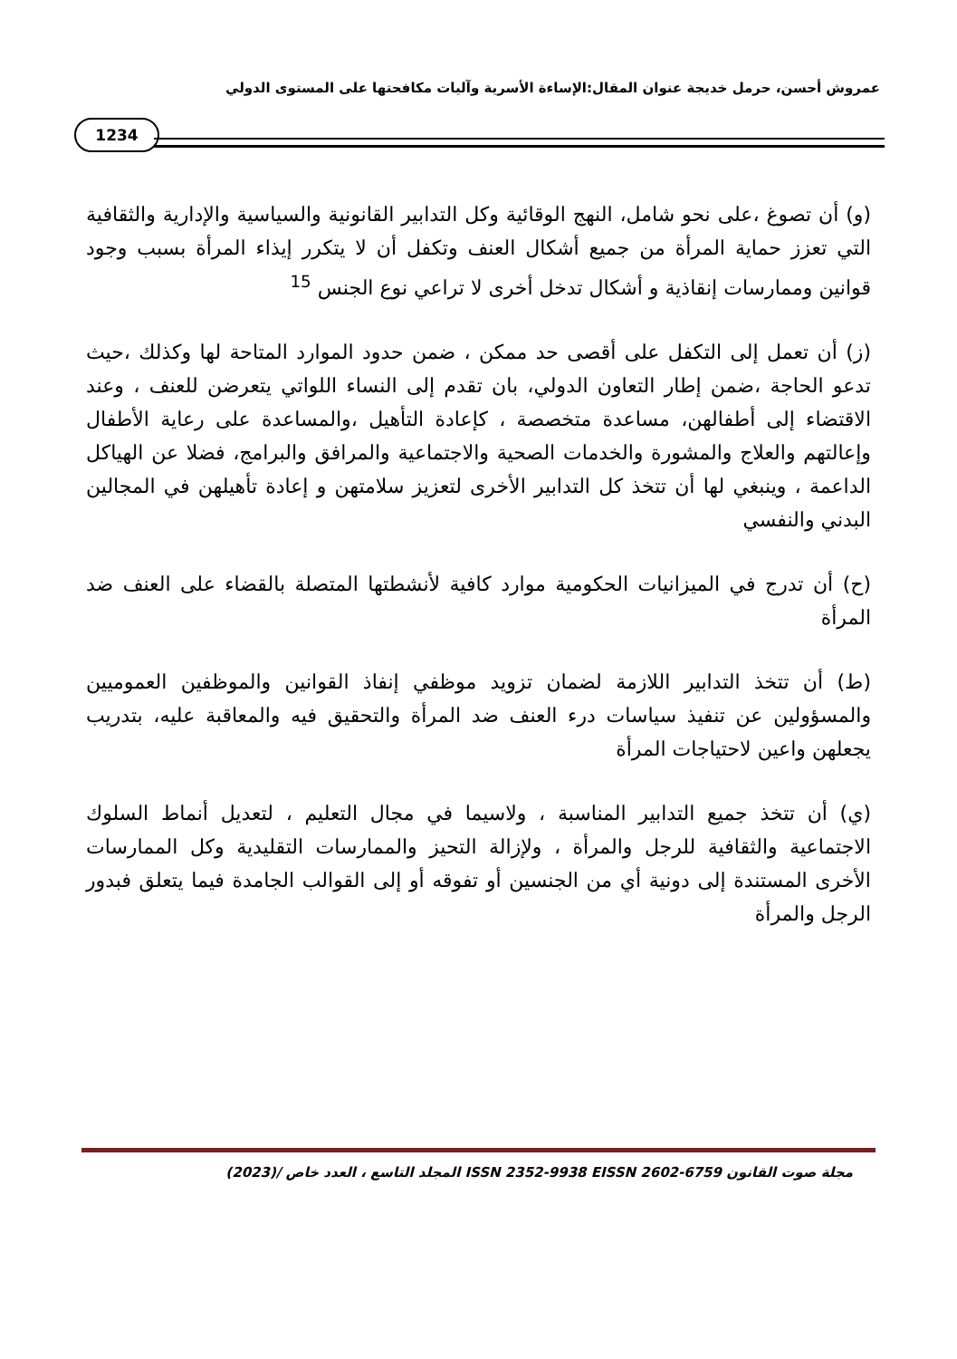عمروش أحسن، حرمل خديجة عنوان المقال:الإساءة الأسرية وآليات مكافحتها على المستوى الدولي
1234
(و) أن تصوغ ،على نحو شامل، النهج الوقائية وكل التدابير القانونية والسياسية والإدارية والثقافية التي تعزز حماية المرأة من جميع أشكال العنف وتكفل أن لا يتكرر إيذاء المرأة بسبب وجود قوانين وممارسات إنقاذية و أشكال تدخل أخرى لا تراعي نوع الجنس <sup>15</sup>
(ز) أن تعمل إلى التكفل على أقصى حد ممكن ، ضمن حدود الموارد المتاحة لها وكذلك ،حيث تدعو الحاجة ،ضمن إطار التعاون الدولي، بان تقدم إلى النساء اللواتي يتعرضن للعنف ، وعند الاقتضاء إلى أطفالهن، مساعدة متخصصة ، كإعادة التأهيل ،والمساعدة على رعاية الأطفال وإعالتهم والعلاج والمشورة والخدمات الصحية والاجتماعية والمرافق والبرامج، فضلا عن الهياكل الداعمة ، وينبغي لها أن تتخذ كل التدابير الأخرى لتعزيز سلامتهن و إعادة تأهيلهن في المجالين البدني والنفسي
(ح) أن تدرج في الميزانيات الحكومية موارد كافية لأنشطتها المتصلة بالقضاء على العنف ضد المرأة
(ط) أن تتخذ التدابير اللازمة لضمان تزويد موظفي إنفاذ القوانين والموظفين العموميين والمسؤولين عن تنفيذ سياسات درء العنف ضد المرأة والتحقيق فيه والمعاقبة عليه، بتدريب يجعلهن واعين لاحتياجات المرأة
(ي) أن تتخذ جميع التدابير المناسبة ، ولاسيما في مجال التعليم ، لتعديل أنماط السلوك الاجتماعية والثقافية للرجل والمرأة ، ولإزالة التحيز والممارسات التقليدية وكل الممارسات الأخرى المستندة إلى دونية أي من الجنسين أو تفوقه أو إلى القوالب الجامدة فيما يتعلق فبدور الرجل والمرأة
مجلة صوت القانون ISSN 2352-9938 EISSN 2602-6759 المجلد التاسع ، العدد خاص /(2023)